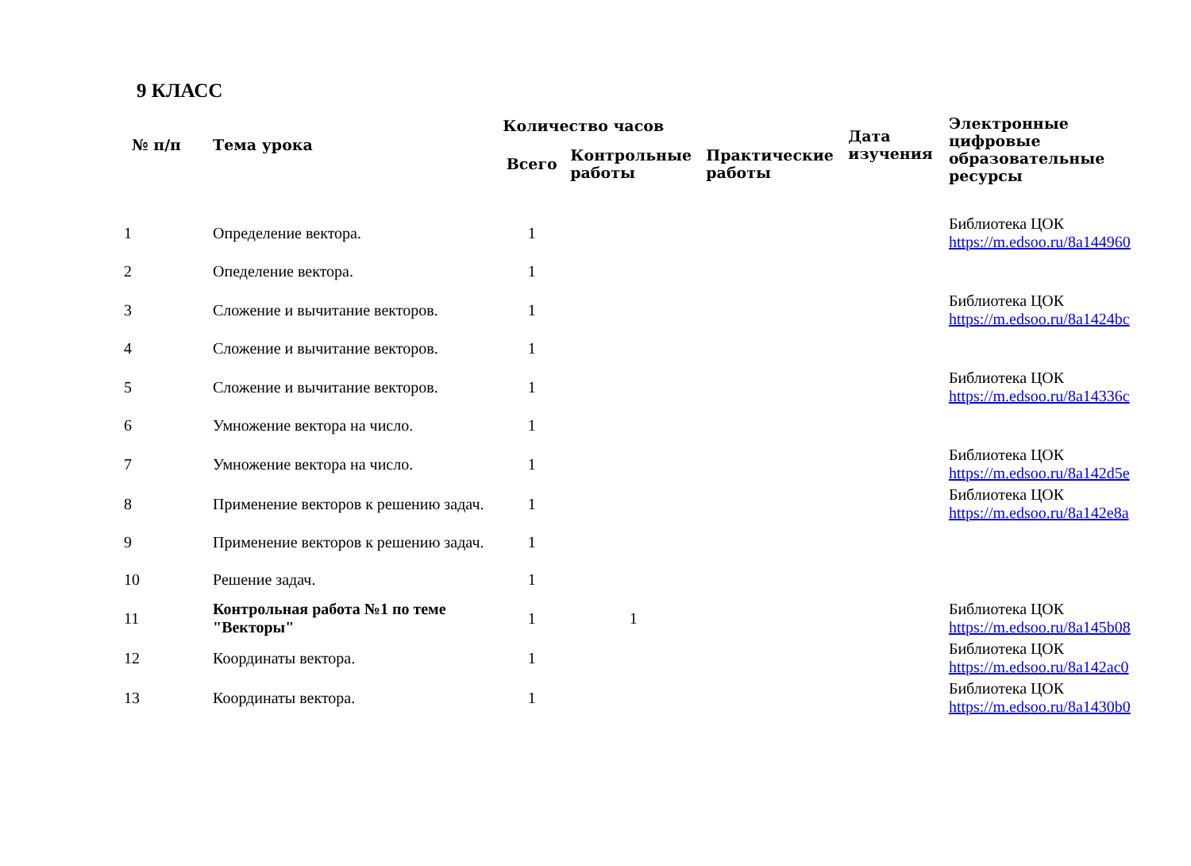9 КЛАСС
| № п/п | Тема урока | Количество часов | | | Дата изучения | Электронные цифровые образовательные ресурсы |
| --- | --- | --- | --- | --- | --- | --- |
| | | Всего | Контрольные работы | Практические работы | | |
| 1 | Определение вектора. | 1 | | | | Библиотека ЦОК https://m.edsoo.ru/8a144960 |
| 2 | Опеделение вектора. | 1 | | | | |
| 3 | Сложение и вычитание векторов. | 1 | | | | Библиотека ЦОК https://m.edsoo.ru/8a1424bc |
| 4 | Сложение и вычитание векторов. | 1 | | | | |
| 5 | Сложение и вычитание векторов. | 1 | | | | Библиотека ЦОК https://m.edsoo.ru/8a14336c |
| 6 | Умножение вектора на число. | 1 | | | | |
| 7 | Умножение вектора на число. | 1 | | | | Библиотека ЦОК https://m.edsoo.ru/8a142d5e |
| 8 | Применение векторов к решению задач. | 1 | | | | Библиотека ЦОК https://m.edsoo.ru/8a142e8a |
| 9 | Применение векторов к решению задач. | 1 | | | | |
| 10 | Решение задач. | 1 | | | | |
| 11 | Контрольная работа №1 по теме "Векторы" | 1 | 1 | | | Библиотека ЦОК https://m.edsoo.ru/8a145b08 |
| 12 | Координаты вектора. | 1 | | | | Библиотека ЦОК https://m.edsoo.ru/8a142ac0 |
| 13 | Координаты вектора. | 1 | | | | Библиотека ЦОК https://m.edsoo.ru/8a1430b0 |